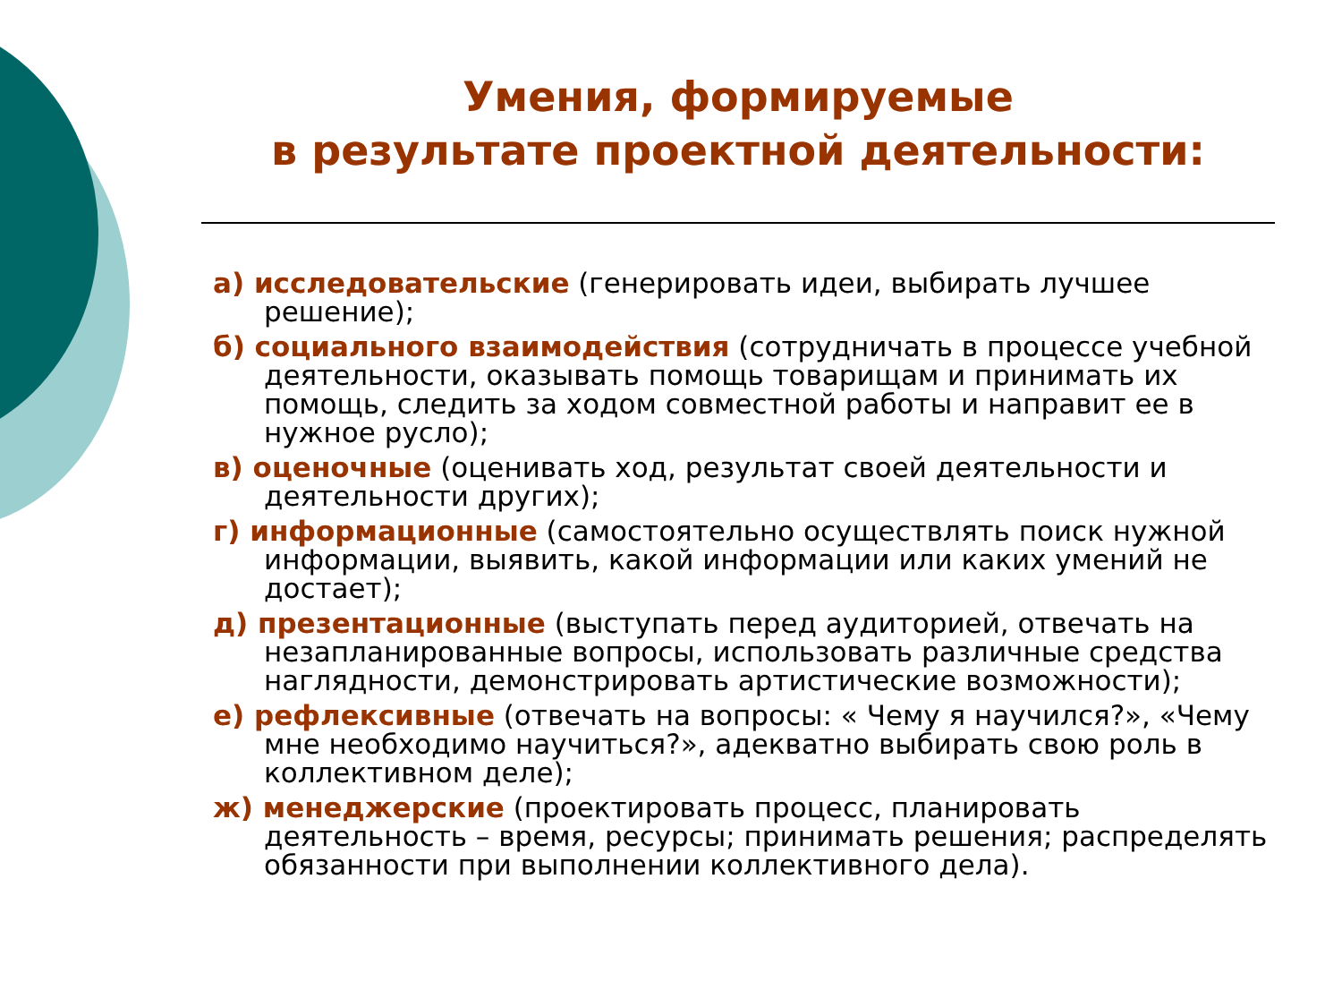Умения, формируемые
в результате проектной деятельности:
а) исследовательские (генерировать идеи, выбирать лучшее решение);
б) социального взаимодействия (сотрудничать в процессе учебной деятельности, оказывать помощь товарищам и принимать их помощь, следить за ходом совместной работы и направит ее в нужное русло);
в) оценочные (оценивать ход, результат своей деятельности и деятельности других);
г) информационные (самостоятельно осуществлять поиск нужной информации, выявить, какой информации или каких умений не достает);
д) презентационные (выступать перед аудиторией, отвечать на незапланированные вопросы, использовать различные средства наглядности, демонстрировать артистические возможности);
е) рефлексивные (отвечать на вопросы: « Чему я научился?», «Чему мне необходимо научиться?», адекватно выбирать свою роль в коллективном деле);
ж) менеджерские (проектировать процесс, планировать деятельность – время, ресурсы; принимать решения; распределять обязанности при выполнении коллективного дела).